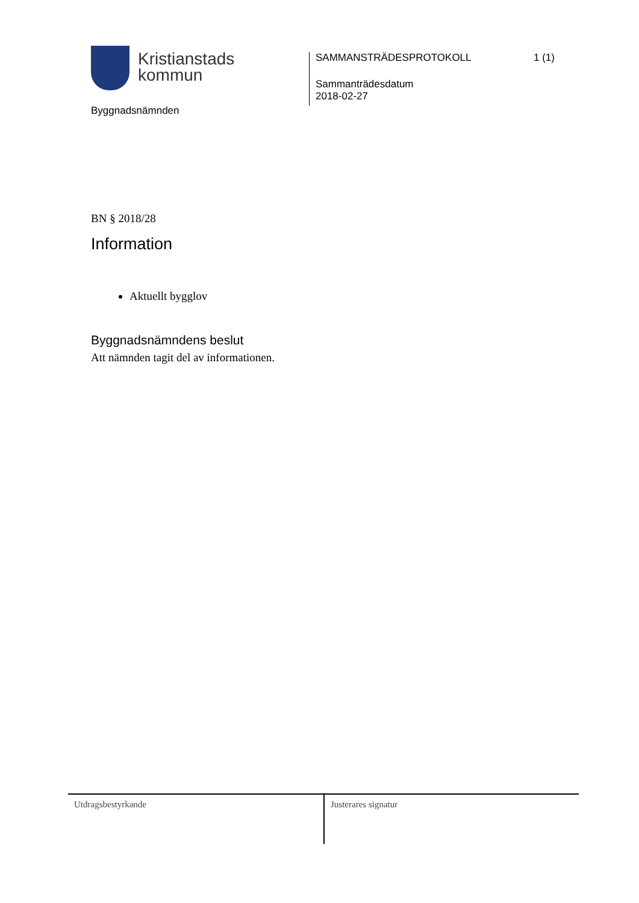Kristianstads
kommun
Byggnadsnämnden
SAMMANSTRÄDESPROTOKOLL 1 (1)
Sammanträdesdatum
2018-02-27
BN § 2018/28
Information
Aktuellt bygglov
Byggnadsnämndens beslut
Att nämnden tagit del av informationen.
Utdragsbestyrkande
Justerares signatur